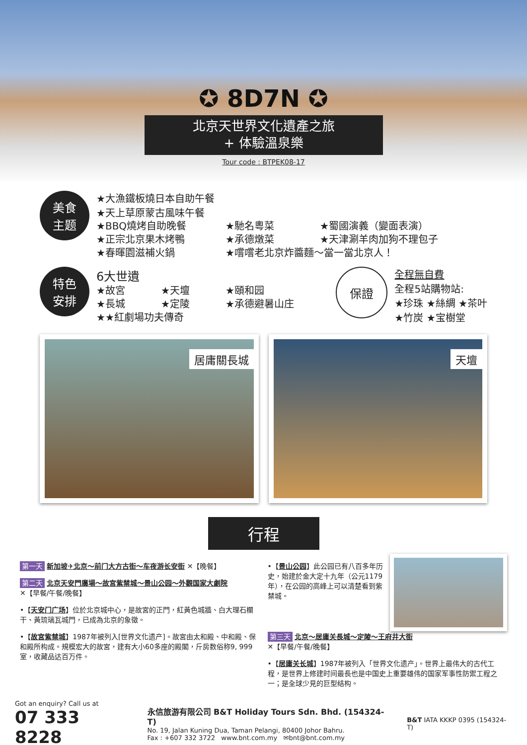✪ 8D7N ✪
北京天世界文化遺產之旅
+ 体驗溫泉樂
Tour code : BTPEK08-17
美食
主题
★大漁鐵板燒日本自助午餐
★天上草原蒙古風味午餐
★BBQ燒烤自助晚餐
★馳名粵菜
★蜀國演義（變面表演）
★正宗北京果木烤鴨
★承德燉菜
★天津涮羊肉加狗不理包子
★春暉園滋補火鍋
★嚐嚐老北京炸醬麵～當一當北京人！
特色
安排
6大世遺
★故宮
★天壇
★頤和园
★長城
★定陵
★承德避暑山庄
★★紅劇場功夫傳奇
保證
全程無自費
全程5站購物站:
★珍珠 ★絲綢 ★茶叶
★竹炭 ★宝樹堂
居庸關長城
天壇
行程
第一天 新加坡✈北京～前门大方古街～车夜游长安街 ✕【晚餐】
第二天 北京天安門廣場～故宮紫禁城～景山公园～外觀国家大劇院
✕【早餐/午餐/晚餐】
•【天安门广场】位於北京城中心，是故宮的正門，紅黃色城牆、白大理石欄干、黃琉璃瓦城門，已成為北京的象徵。
•【故宮紫禁城】1987年被列入[世界文化遗产]。故宮由太和殿、中和殿、保和殿所构成。規模宏大的故宮，建有大小60多座的殿閣，斤房数俗称9, 999室，收藏品达百万件。
•【景山公园】此公园已有八百多年历史，始建於金大定十九年（公元1179年），在公园的高峰上可以清楚看到紫禁城。
第三天 北京～居庸关長城～定陵～王府井大街
✕【早餐/午餐/晚餐】
•【居庸关长城】1987年被列入「世界文化遗产」。世界上最伟大的古代工程，是世界上修建时间最長也是中国史上重要雄伟的国家军事性防禦工程之一；是全球少見的巨型结构。
Got an enquiry? Call us at
07 333 8228
永信旅游有限公司 B&T Holiday Tours Sdn. Bhd. (154324-T)
No. 19, Jalan Kuning Dua, Taman Pelangi, 80400 Johor Bahru.
Fax : +607 332 3722 www.bnt.com.my ✉bnt@bnt.com.my
B&T IATA KKKP 0395 (154324-T)